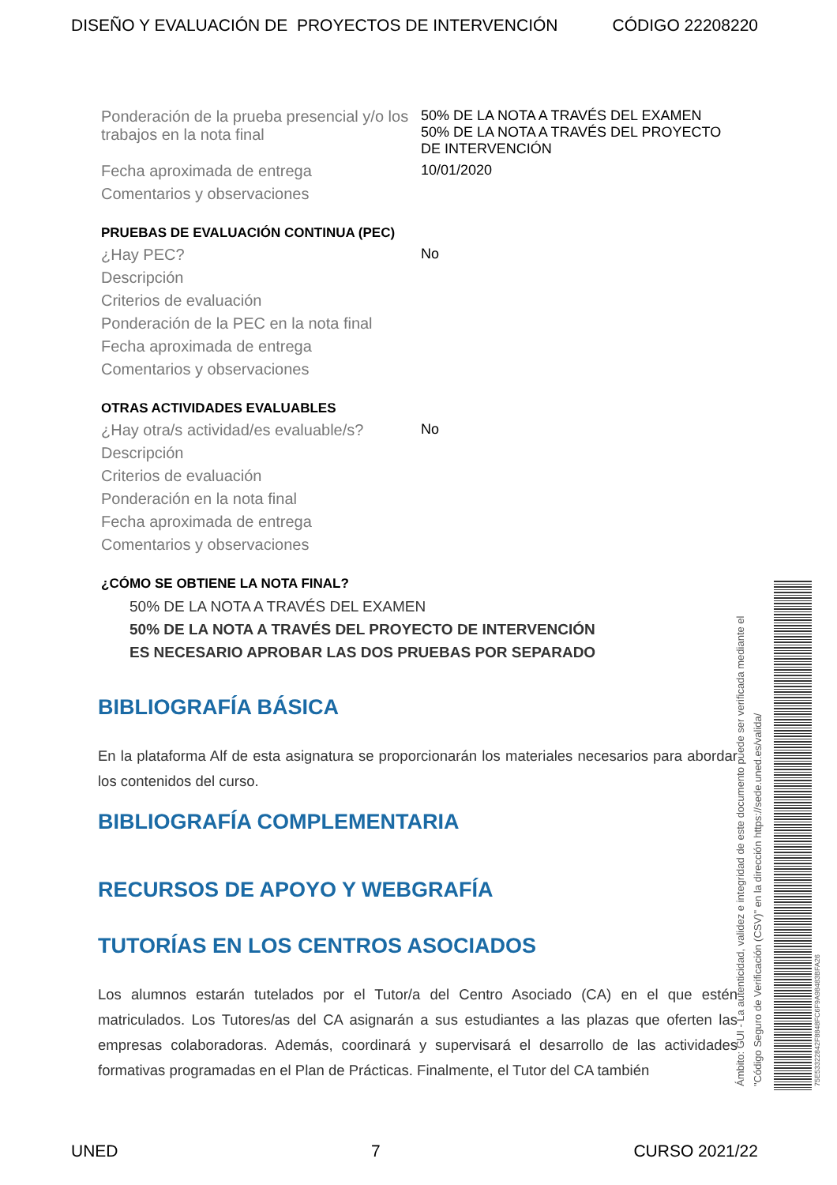DISEÑO Y EVALUACIÓN DE PROYECTOS DE INTERVENCIÓN CÓDIGO 22208220
Ponderación de la prueba presencial y/o los trabajos en la nota final
50% DE LA NOTA A TRAVÉS DEL EXAMEN
50% DE LA NOTA A TRAVÉS DEL PROYECTO DE INTERVENCIÓN
Fecha aproximada de entrega 10/01/2020
Comentarios y observaciones
PRUEBAS DE EVALUACIÓN CONTINUA (PEC)
¿Hay PEC? No
Descripción
Criterios de evaluación
Ponderación de la PEC en la nota final
Fecha aproximada de entrega
Comentarios y observaciones
OTRAS ACTIVIDADES EVALUABLES
¿Hay otra/s actividad/es evaluable/s?
No
Descripción
Criterios de evaluación
Ponderación en la nota final
Fecha aproximada de entrega
Comentarios y observaciones
¿CÓMO SE OBTIENE LA NOTA FINAL?
50% DE LA NOTA A TRAVÉS DEL EXAMEN
50% DE LA NOTA A TRAVÉS DEL PROYECTO DE INTERVENCIÓN
ES NECESARIO APROBAR LAS DOS PRUEBAS POR SEPARADO
BIBLIOGRAFÍA BÁSICA
En la plataforma Alf de esta asignatura se proporcionarán los materiales necesarios para abordar los contenidos del curso.
BIBLIOGRAFÍA COMPLEMENTARIA
RECURSOS DE APOYO Y WEBGRAFÍA
TUTORÍAS EN LOS CENTROS ASOCIADOS
Los alumnos estarán tutelados por el Tutor/a del Centro Asociado (CA) en el que estén matriculados. Los Tutores/as del CA asignarán a sus estudiantes a las plazas que oferten las empresas colaboradoras. Además, coordinará y supervisará el desarrollo de las actividades formativas programadas en el Plan de Prácticas. Finalmente, el Tutor del CA también
Ámbito: GUI - La autenticidad, validez e integridad de este documento puede ser verificada mediante el
"Código Seguro de Verificación (CSV)" en la dirección https://sede.uned.es/valida/
75E53322842F8848FC6F9A98483BFA26
UNED 7 CURSO 2021/22